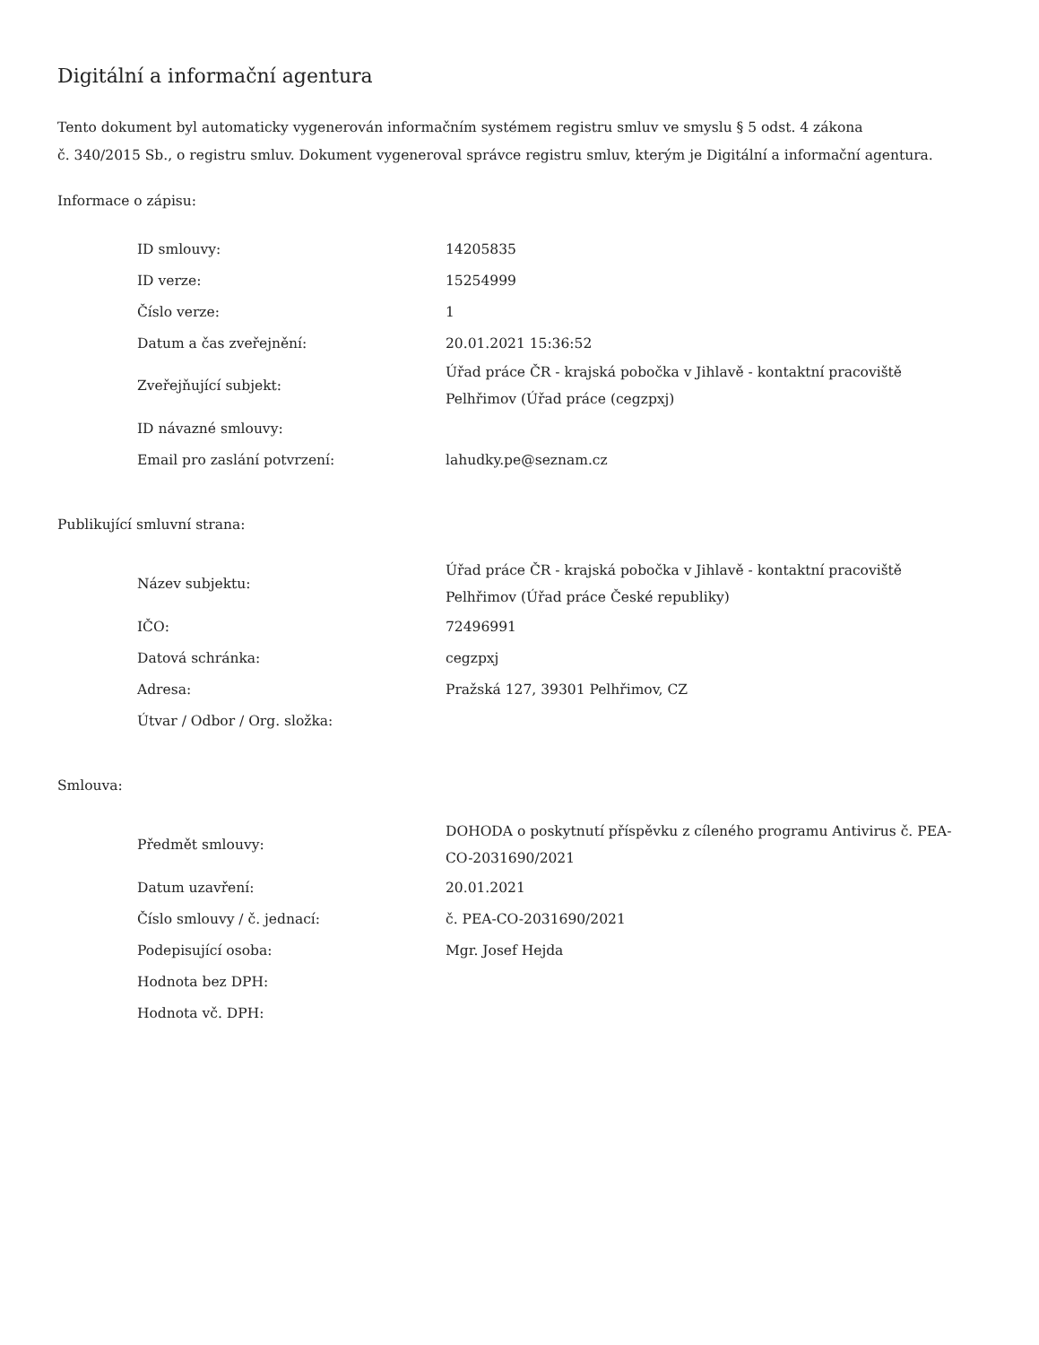Digitální a informační agentura
Tento dokument byl automaticky vygenerován informačním systémem registru smluv ve smyslu § 5 odst. 4 zákona
č. 340/2015 Sb., o registru smluv. Dokument vygeneroval správce registru smluv, kterým je Digitální a informační agentura.
Informace o zápisu:
| ID smlouvy: | 14205835 |
| ID verze: | 15254999 |
| Číslo verze: | 1 |
| Datum a čas zveřejnění: | 20.01.2021 15:36:52 |
| Zveřejňující subjekt: | Úřad práce ČR - krajská pobočka v Jihlavě - kontaktní pracoviště Pelhřimov (Úřad práce (cegzpxj) |
| ID návazné smlouvy: | |
| Email pro zaslání potvrzení: | lahudky.pe@seznam.cz |
Publikující smluvní strana:
| Název subjektu: | Úřad práce ČR - krajská pobočka v Jihlavě - kontaktní pracoviště Pelhřimov (Úřad práce České republiky) |
| IČO: | 72496991 |
| Datová schránka: | cegzpxj |
| Adresa: | Pražská 127, 39301 Pelhřimov, CZ |
| Útvar / Odbor / Org. složka: | |
Smlouva:
| Předmět smlouvy: | DOHODA o poskytnutí příspěvku z cíleného programu Antivirus č. PEA-CO-2031690/2021 |
| Datum uzavření: | 20.01.2021 |
| Číslo smlouvy / č. jednací: | č. PEA-CO-2031690/2021 |
| Podepisující osoba: | Mgr. Josef Hejda |
| Hodnota bez DPH: | |
| Hodnota vč. DPH: | |